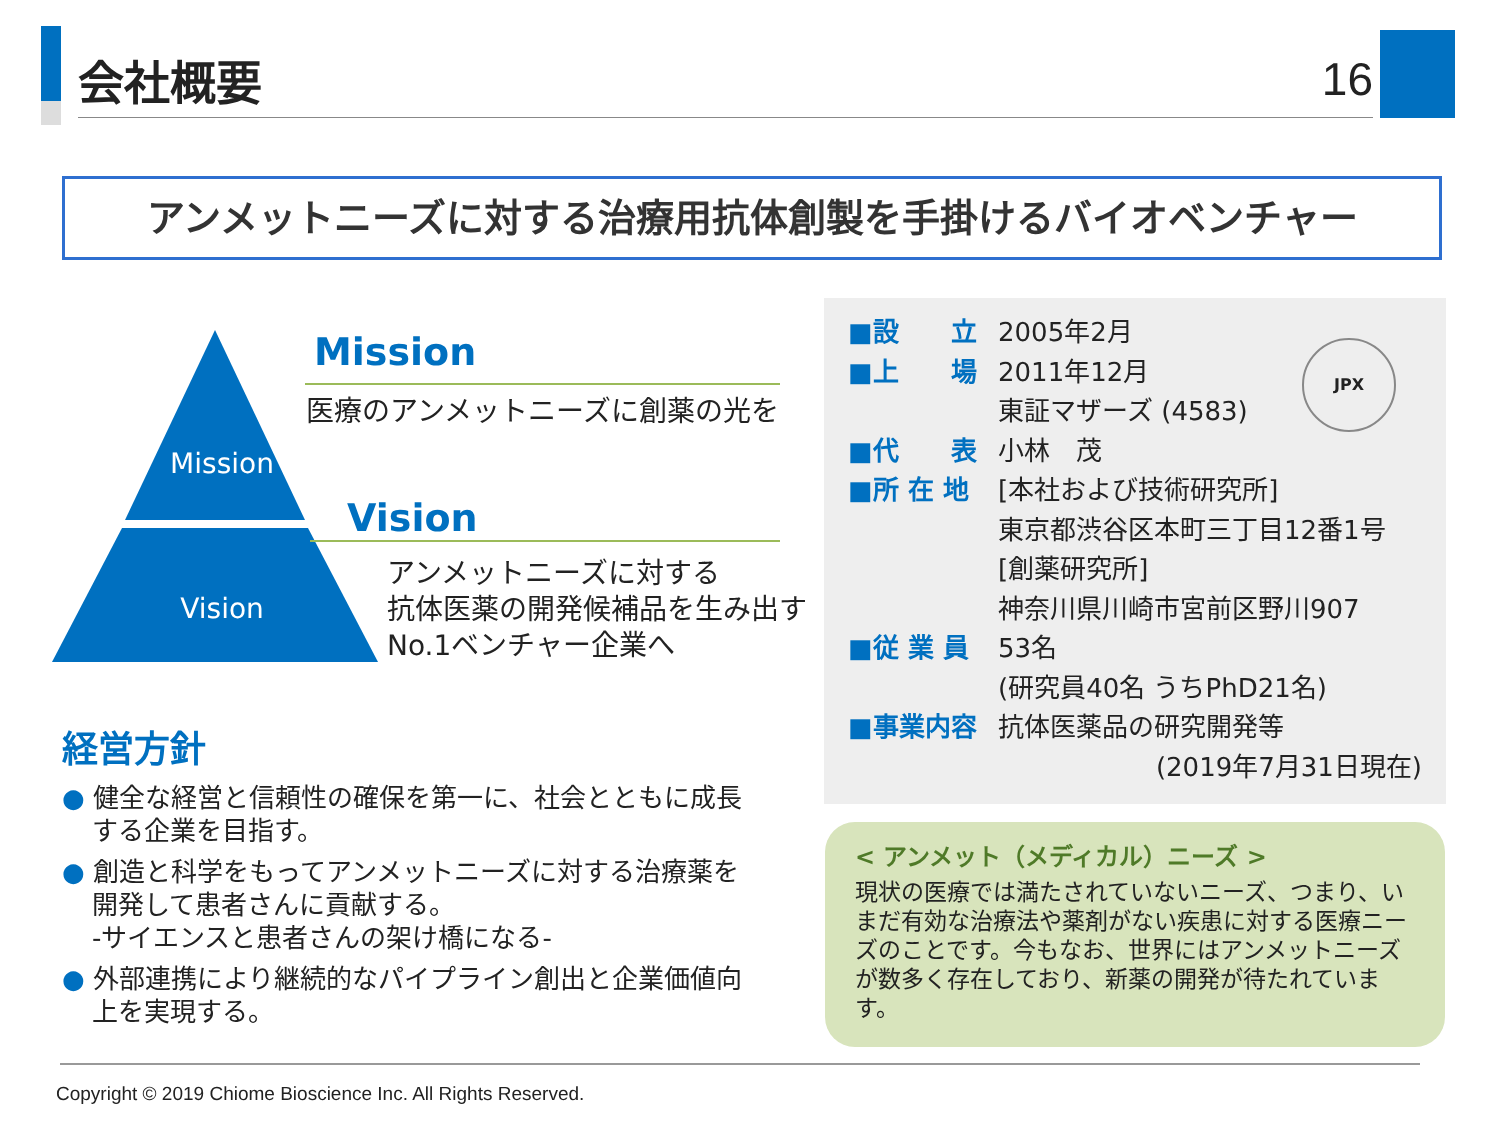会社概要 16
アンメットニーズに対する治療用抗体創製を手掛けるバイオベンチャー
Mission
Vision
Mission
医療のアンメットニーズに創薬の光を
Vision
アンメットニーズに対する
抗体医薬の開発候補品を生み出す
No.1ベンチャー企業へ
経営方針
● 健全な経営と信頼性の確保を第一に、社会とともに成長する企業を目指す。
● 創造と科学をもってアンメットニーズに対する治療薬を開発して患者さんに貢献する。
-サイエンスと患者さんの架け橋になる-
● 外部連携により継続的なパイプライン創出と企業価値向上を実現する。
JPX
■設　　立 2005年2月
■上　　場 2011年12月
東証マザーズ (4583)
■代　　表 小林　茂
■所 在 地 [本社および技術研究所]
東京都渋谷区本町三丁目12番1号
[創薬研究所]
神奈川県川崎市宮前区野川907
■従 業 員 53名
(研究員40名 うちPhD21名)
■事業内容 抗体医薬品の研究開発等
(2019年7月31日現在)
< アンメット（メディカル）ニーズ >
現状の医療では満たされていないニーズ、つまり、いまだ有効な治療法や薬剤がない疾患に対する医療ニーズのことです。今もなお、世界にはアンメットニーズが数多く存在しており、新薬の開発が待たれています。
Copyright © 2019 Chiome Bioscience Inc. All Rights Reserved.